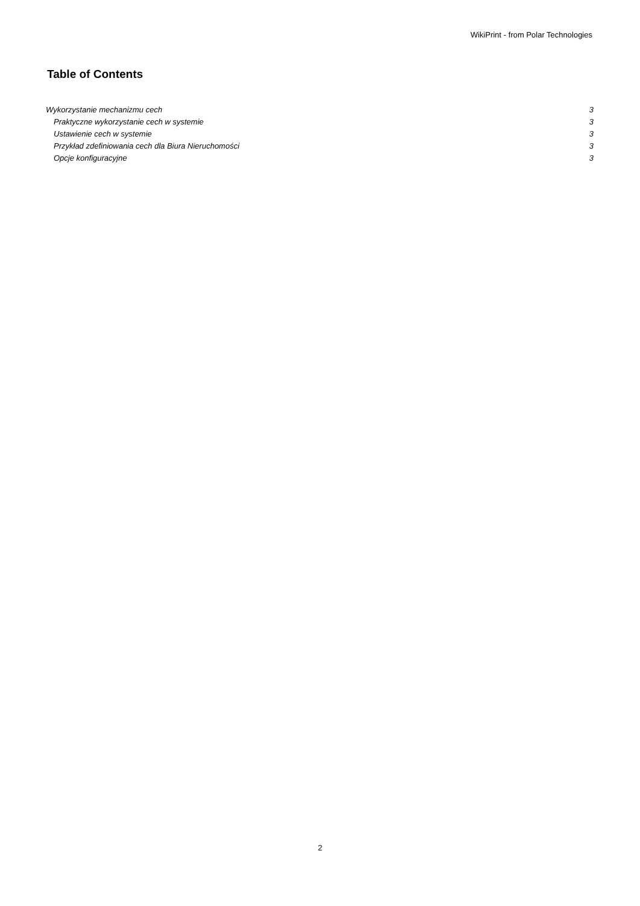WikiPrint - from Polar Technologies
Table of Contents
Wykorzystanie mechanizmu cech 3
Praktyczne wykorzystanie cech w systemie 3
Ustawienie cech w systemie 3
Przykład zdefiniowania cech dla Biura Nieruchomości 3
Opcje konfiguracyjne 3
2